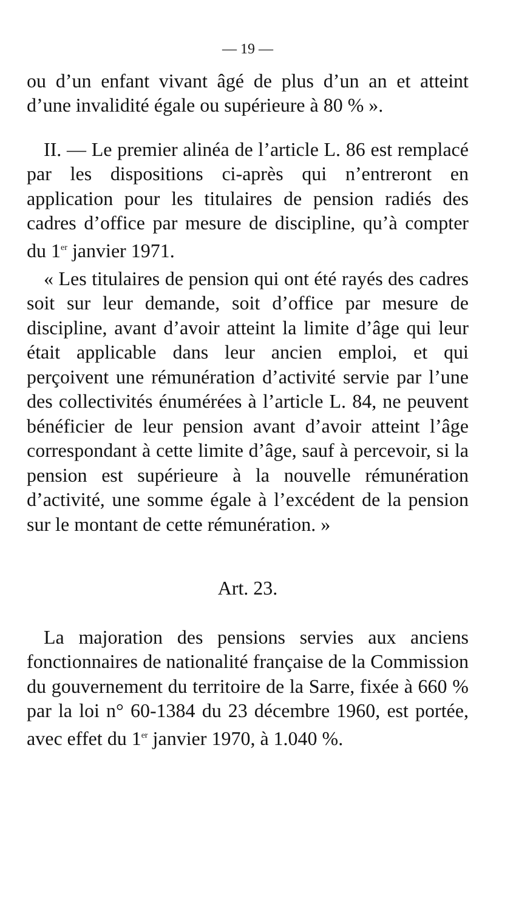— 19 —
ou d’un enfant vivant âgé de plus d’un an et atteint d’une invalidité égale ou supérieure à 80 % ».
II. — Le premier alinéa de l’article L. 86 est remplacé par les dispositions ci-après qui n’entreront en application pour les titulaires de pension radiés des cadres d’office par mesure de discipline, qu’à compter du 1<sup>er</sup> janvier 1971.
« Les titulaires de pension qui ont été rayés des cadres soit sur leur demande, soit d’office par mesure de discipline, avant d’avoir atteint la limite d’âge qui leur était applicable dans leur ancien emploi, et qui perçoivent une rémunération d’activité servie par l’une des collectivités énumérées à l’article L. 84, ne peuvent bénéficier de leur pension avant d’avoir atteint l’âge correspondant à cette limite d’âge, sauf à percevoir, si la pension est supérieure à la nouvelle rémunération d’activité, une somme égale à l’excédent de la pension sur le montant de cette rémunération. »
Art. 23.
La majoration des pensions servies aux anciens fonctionnaires de nationalité française de la Commission du gouvernement du territoire de la Sarre, fixée à 660 % par la loi n° 60-1384 du 23 décembre 1960, est portée, avec effet du 1<sup>er</sup> janvier 1970, à 1.040 %.